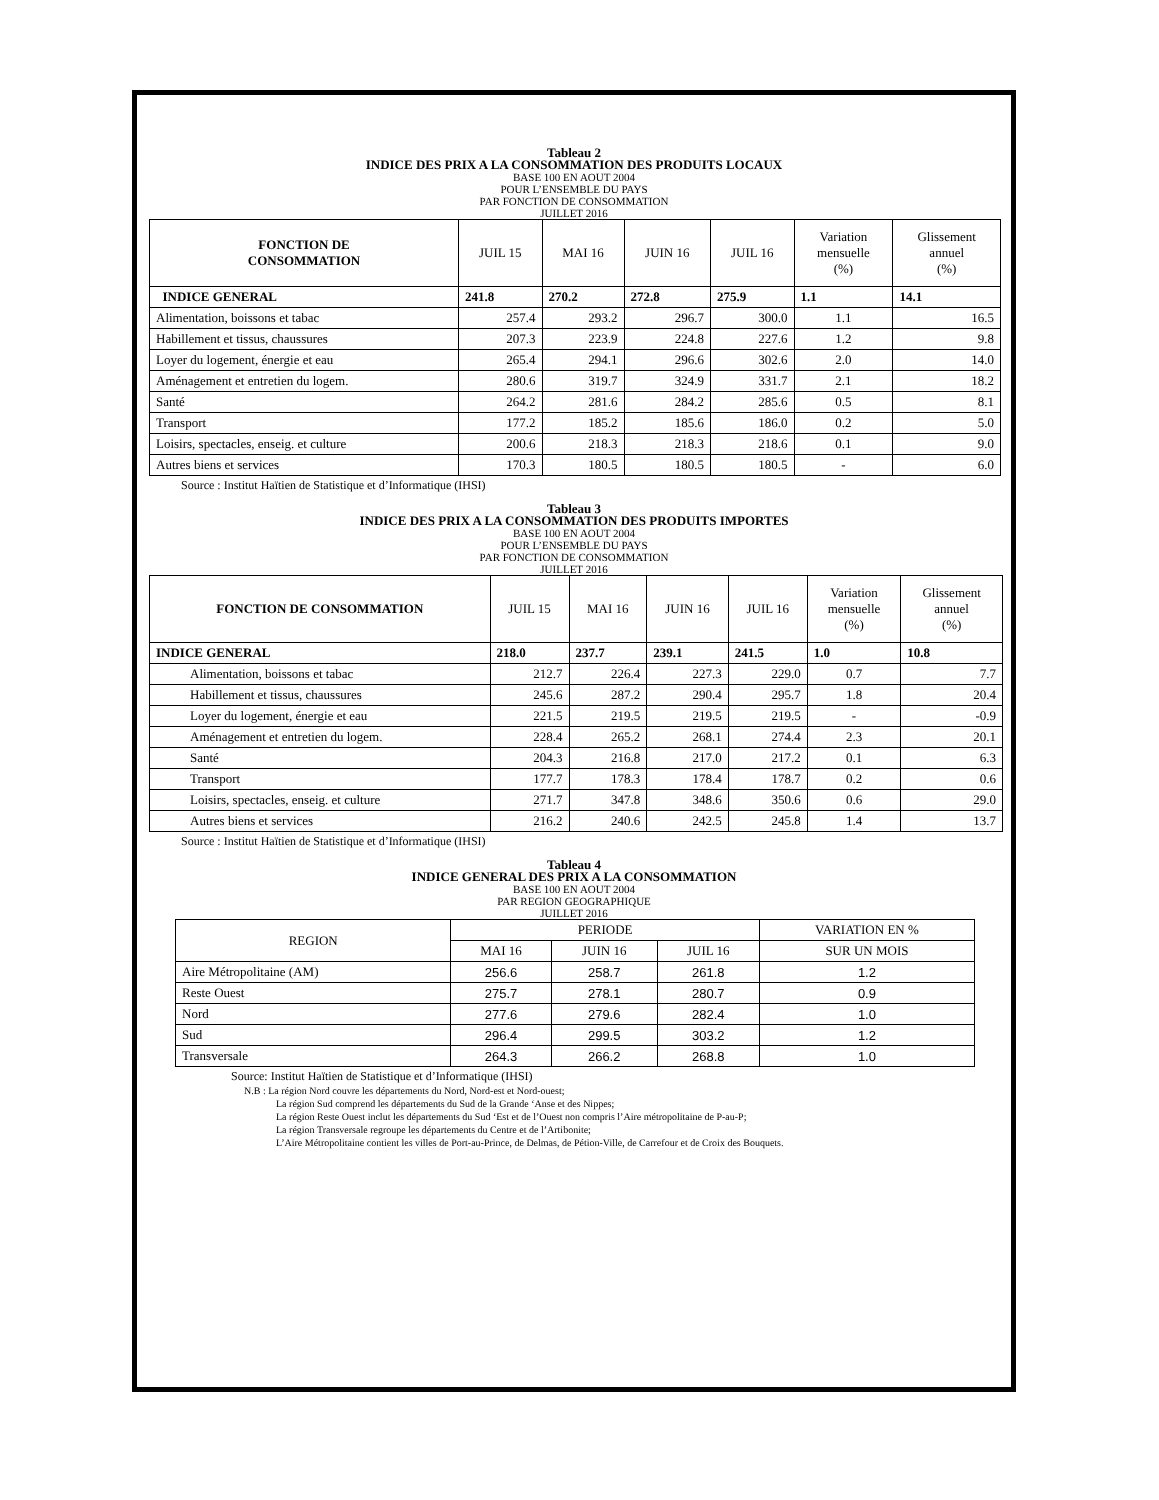Tableau 2
INDICE DES PRIX A LA CONSOMMATION DES PRODUITS LOCAUX
BASE 100 EN AOUT 2004
POUR L’ENSEMBLE DU PAYS
PAR FONCTION DE CONSOMMATION
JUILLET 2016
| FONCTION DE CONSOMMATION | JUIL 15 | MAI 16 | JUIN 16 | JUIL 16 | Variation mensuelle (%) | Glissement annuel (%) |
| --- | --- | --- | --- | --- | --- | --- |
| INDICE GENERAL | 241.8 | 270.2 | 272.8 | 275.9 | 1.1 | 14.1 |
| Alimentation, boissons et tabac | 257.4 | 293.2 | 296.7 | 300.0 | 1.1 | 16.5 |
| Habillement et tissus, chaussures | 207.3 | 223.9 | 224.8 | 227.6 | 1.2 | 9.8 |
| Loyer du logement, énergie et eau | 265.4 | 294.1 | 296.6 | 302.6 | 2.0 | 14.0 |
| Aménagement et entretien du logem. | 280.6 | 319.7 | 324.9 | 331.7 | 2.1 | 18.2 |
| Santé | 264.2 | 281.6 | 284.2 | 285.6 | 0.5 | 8.1 |
| Transport | 177.2 | 185.2 | 185.6 | 186.0 | 0.2 | 5.0 |
| Loisirs, spectacles, enseig. et culture | 200.6 | 218.3 | 218.3 | 218.6 | 0.1 | 9.0 |
| Autres biens et services | 170.3 | 180.5 | 180.5 | 180.5 | - | 6.0 |
Source : Institut Haïtien de Statistique et d’Informatique (IHSI)
Tableau 3
INDICE DES PRIX A LA CONSOMMATION DES PRODUITS IMPORTES
BASE 100 EN AOUT 2004
POUR L’ENSEMBLE DU PAYS
PAR FONCTION DE CONSOMMATION
JUILLET 2016
| FONCTION DE CONSOMMATION | JUIL 15 | MAI 16 | JUIN 16 | JUIL 16 | Variation mensuelle (%) | Glissement annuel (%) |
| --- | --- | --- | --- | --- | --- | --- |
| INDICE GENERAL | 218.0 | 237.7 | 239.1 | 241.5 | 1.0 | 10.8 |
| Alimentation, boissons et tabac | 212.7 | 226.4 | 227.3 | 229.0 | 0.7 | 7.7 |
| Habillement et tissus, chaussures | 245.6 | 287.2 | 290.4 | 295.7 | 1.8 | 20.4 |
| Loyer du logement, énergie et eau | 221.5 | 219.5 | 219.5 | 219.5 | - | -0.9 |
| Aménagement et entretien du logem. | 228.4 | 265.2 | 268.1 | 274.4 | 2.3 | 20.1 |
| Santé | 204.3 | 216.8 | 217.0 | 217.2 | 0.1 | 6.3 |
| Transport | 177.7 | 178.3 | 178.4 | 178.7 | 0.2 | 0.6 |
| Loisirs, spectacles, enseig. et culture | 271.7 | 347.8 | 348.6 | 350.6 | 0.6 | 29.0 |
| Autres biens et services | 216.2 | 240.6 | 242.5 | 245.8 | 1.4 | 13.7 |
Source : Institut Haïtien de Statistique et d’Informatique (IHSI)
Tableau 4
INDICE GENERAL DES PRIX A LA CONSOMMATION
BASE 100 EN AOUT 2004
PAR REGION GEOGRAPHIQUE
JUILLET 2016
| REGION | PERIODE | | | VARIATION EN % |
| --- | --- | --- | --- | --- |
| | MAI 16 | JUIN 16 | JUIL 16 | SUR UN MOIS |
| Aire Métropolitaine (AM) | 256.6 | 258.7 | 261.8 | 1.2 |
| Reste Ouest | 275.7 | 278.1 | 280.7 | 0.9 |
| Nord | 277.6 | 279.6 | 282.4 | 1.0 |
| Sud | 296.4 | 299.5 | 303.2 | 1.2 |
| Transversale | 264.3 | 266.2 | 268.8 | 1.0 |
Source: Institut Haïtien de Statistique et d’Informatique (IHSI)
N.B : La région Nord couvre les départements du Nord, Nord-est et Nord-ouest;
La région Sud comprend les départements du Sud de la Grande ‘Anse et des Nippes;
La région Reste Ouest inclut les départements du Sud ‘Est et de l’Ouest non compris l’Aire métropolitaine de P-au-P;
La région Transversale regroupe les départements du Centre et de l’Artibonite;
L’Aire Métropolitaine contient les villes de Port-au-Prince, de Delmas, de Pétion-Ville, de Carrefour et de Croix des Bouquets.